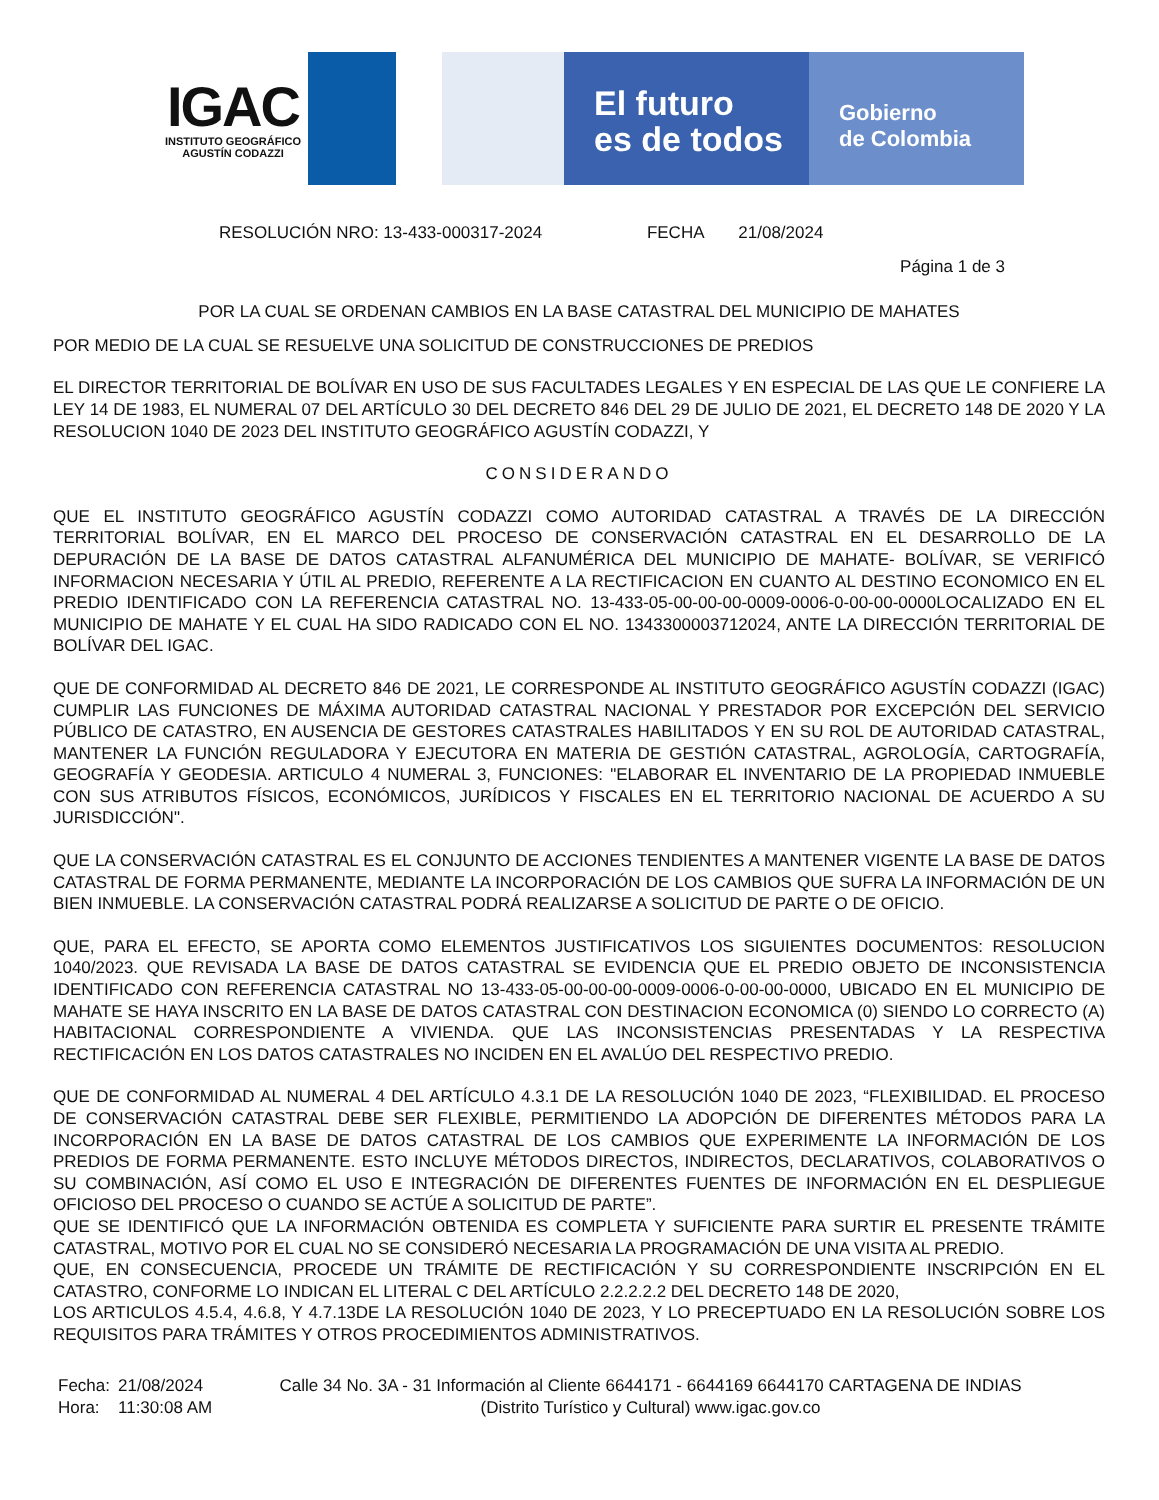IGAC
INSTITUTO GEOGRÁFICO
AGUSTÍN CODAZZI
El futuro
es de todos
Gobierno
de Colombia
RESOLUCIÓN NRO: 13-433-000317-2024 FECHA 21/08/2024
Página 1 de 3
POR LA CUAL SE ORDENAN CAMBIOS EN LA BASE CATASTRAL DEL MUNICIPIO DE MAHATES
POR MEDIO DE LA CUAL SE RESUELVE UNA SOLICITUD DE CONSTRUCCIONES DE PREDIOS
EL DIRECTOR TERRITORIAL DE BOLÍVAR EN USO DE SUS FACULTADES LEGALES Y EN ESPECIAL DE LAS QUE LE CONFIERE LA LEY 14 DE 1983, EL NUMERAL 07 DEL ARTÍCULO 30 DEL DECRETO 846 DEL 29 DE JULIO DE 2021, EL DECRETO 148 DE 2020 Y LA RESOLUCION 1040 DE 2023 DEL INSTITUTO GEOGRÁFICO AGUSTÍN CODAZZI, Y
CONSIDERANDO
QUE EL INSTITUTO GEOGRÁFICO AGUSTÍN CODAZZI COMO AUTORIDAD CATASTRAL A TRAVÉS DE LA DIRECCIÓN TERRITORIAL BOLÍVAR, EN EL MARCO DEL PROCESO DE CONSERVACIÓN CATASTRAL EN EL DESARROLLO DE LA DEPURACIÓN DE LA BASE DE DATOS CATASTRAL ALFANUMÉRICA DEL MUNICIPIO DE MAHATE- BOLÍVAR, SE VERIFICÓ INFORMACION NECESARIA Y ÚTIL AL PREDIO, REFERENTE A LA RECTIFICACION EN CUANTO AL DESTINO ECONOMICO EN EL PREDIO IDENTIFICADO CON LA REFERENCIA CATASTRAL NO. 13-433-05-00-00-00-0009-0006-0-00-00-0000LOCALIZADO EN EL MUNICIPIO DE MAHATE Y EL CUAL HA SIDO RADICADO CON EL NO. 1343300003712024, ANTE LA DIRECCIÓN TERRITORIAL DE BOLÍVAR DEL IGAC.
QUE DE CONFORMIDAD AL DECRETO 846 DE 2021, LE CORRESPONDE AL INSTITUTO GEOGRÁFICO AGUSTÍN CODAZZI (IGAC) CUMPLIR LAS FUNCIONES DE MÁXIMA AUTORIDAD CATASTRAL NACIONAL Y PRESTADOR POR EXCEPCIÓN DEL SERVICIO PÚBLICO DE CATASTRO, EN AUSENCIA DE GESTORES CATASTRALES HABILITADOS Y EN SU ROL DE AUTORIDAD CATASTRAL, MANTENER LA FUNCIÓN REGULADORA Y EJECUTORA EN MATERIA DE GESTIÓN CATASTRAL, AGROLOGÍA, CARTOGRAFÍA, GEOGRAFÍA Y GEODESIA. ARTICULO 4 NUMERAL 3, FUNCIONES: "ELABORAR EL INVENTARIO DE LA PROPIEDAD INMUEBLE CON SUS ATRIBUTOS FÍSICOS, ECONÓMICOS, JURÍDICOS Y FISCALES EN EL TERRITORIO NACIONAL DE ACUERDO A SU JURISDICCIÓN".
QUE LA CONSERVACIÓN CATASTRAL ES EL CONJUNTO DE ACCIONES TENDIENTES A MANTENER VIGENTE LA BASE DE DATOS CATASTRAL DE FORMA PERMANENTE, MEDIANTE LA INCORPORACIÓN DE LOS CAMBIOS QUE SUFRA LA INFORMACIÓN DE UN BIEN INMUEBLE. LA CONSERVACIÓN CATASTRAL PODRÁ REALIZARSE A SOLICITUD DE PARTE O DE OFICIO.
QUE, PARA EL EFECTO, SE APORTA COMO ELEMENTOS JUSTIFICATIVOS LOS SIGUIENTES DOCUMENTOS: RESOLUCION 1040/2023. QUE REVISADA LA BASE DE DATOS CATASTRAL SE EVIDENCIA QUE EL PREDIO OBJETO DE INCONSISTENCIA IDENTIFICADO CON REFERENCIA CATASTRAL NO 13-433-05-00-00-00-0009-0006-0-00-00-0000, UBICADO EN EL MUNICIPIO DE MAHATE SE HAYA INSCRITO EN LA BASE DE DATOS CATASTRAL CON DESTINACION ECONOMICA (0) SIENDO LO CORRECTO (A) HABITACIONAL CORRESPONDIENTE A VIVIENDA. QUE LAS INCONSISTENCIAS PRESENTADAS Y LA RESPECTIVA RECTIFICACIÓN EN LOS DATOS CATASTRALES NO INCIDEN EN EL AVALÚO DEL RESPECTIVO PREDIO.
QUE DE CONFORMIDAD AL NUMERAL 4 DEL ARTÍCULO 4.3.1 DE LA RESOLUCIÓN 1040 DE 2023, “FLEXIBILIDAD. EL PROCESO DE CONSERVACIÓN CATASTRAL DEBE SER FLEXIBLE, PERMITIENDO LA ADOPCIÓN DE DIFERENTES MÉTODOS PARA LA INCORPORACIÓN EN LA BASE DE DATOS CATASTRAL DE LOS CAMBIOS QUE EXPERIMENTE LA INFORMACIÓN DE LOS PREDIOS DE FORMA PERMANENTE. ESTO INCLUYE MÉTODOS DIRECTOS, INDIRECTOS, DECLARATIVOS, COLABORATIVOS O SU COMBINACIÓN, ASÍ COMO EL USO E INTEGRACIÓN DE DIFERENTES FUENTES DE INFORMACIÓN EN EL DESPLIEGUE OFICIOSO DEL PROCESO O CUANDO SE ACTÚE A SOLICITUD DE PARTE”.
QUE SE IDENTIFICÓ QUE LA INFORMACIÓN OBTENIDA ES COMPLETA Y SUFICIENTE PARA SURTIR EL PRESENTE TRÁMITE CATASTRAL, MOTIVO POR EL CUAL NO SE CONSIDERÓ NECESARIA LA PROGRAMACIÓN DE UNA VISITA AL PREDIO.
QUE, EN CONSECUENCIA, PROCEDE UN TRÁMITE DE RECTIFICACIÓN Y SU CORRESPONDIENTE INSCRIPCIÓN EN EL CATASTRO, CONFORME LO INDICAN EL LITERAL C DEL ARTÍCULO 2.2.2.2.2 DEL DECRETO 148 DE 2020,
LOS ARTICULOS 4.5.4, 4.6.8, Y 4.7.13DE LA RESOLUCIÓN 1040 DE 2023, Y LO PRECEPTUADO EN LA RESOLUCIÓN SOBRE LOS REQUISITOS PARA TRÁMITES Y OTROS PROCEDIMIENTOS ADMINISTRATIVOS.
Fecha:
Hora:
21/08/2024
11:30:08 AM
Calle 34 No. 3A - 31 Información al Cliente 6644171 - 6644169 6644170 CARTAGENA DE INDIAS
(Distrito Turístico y Cultural) www.igac.gov.co